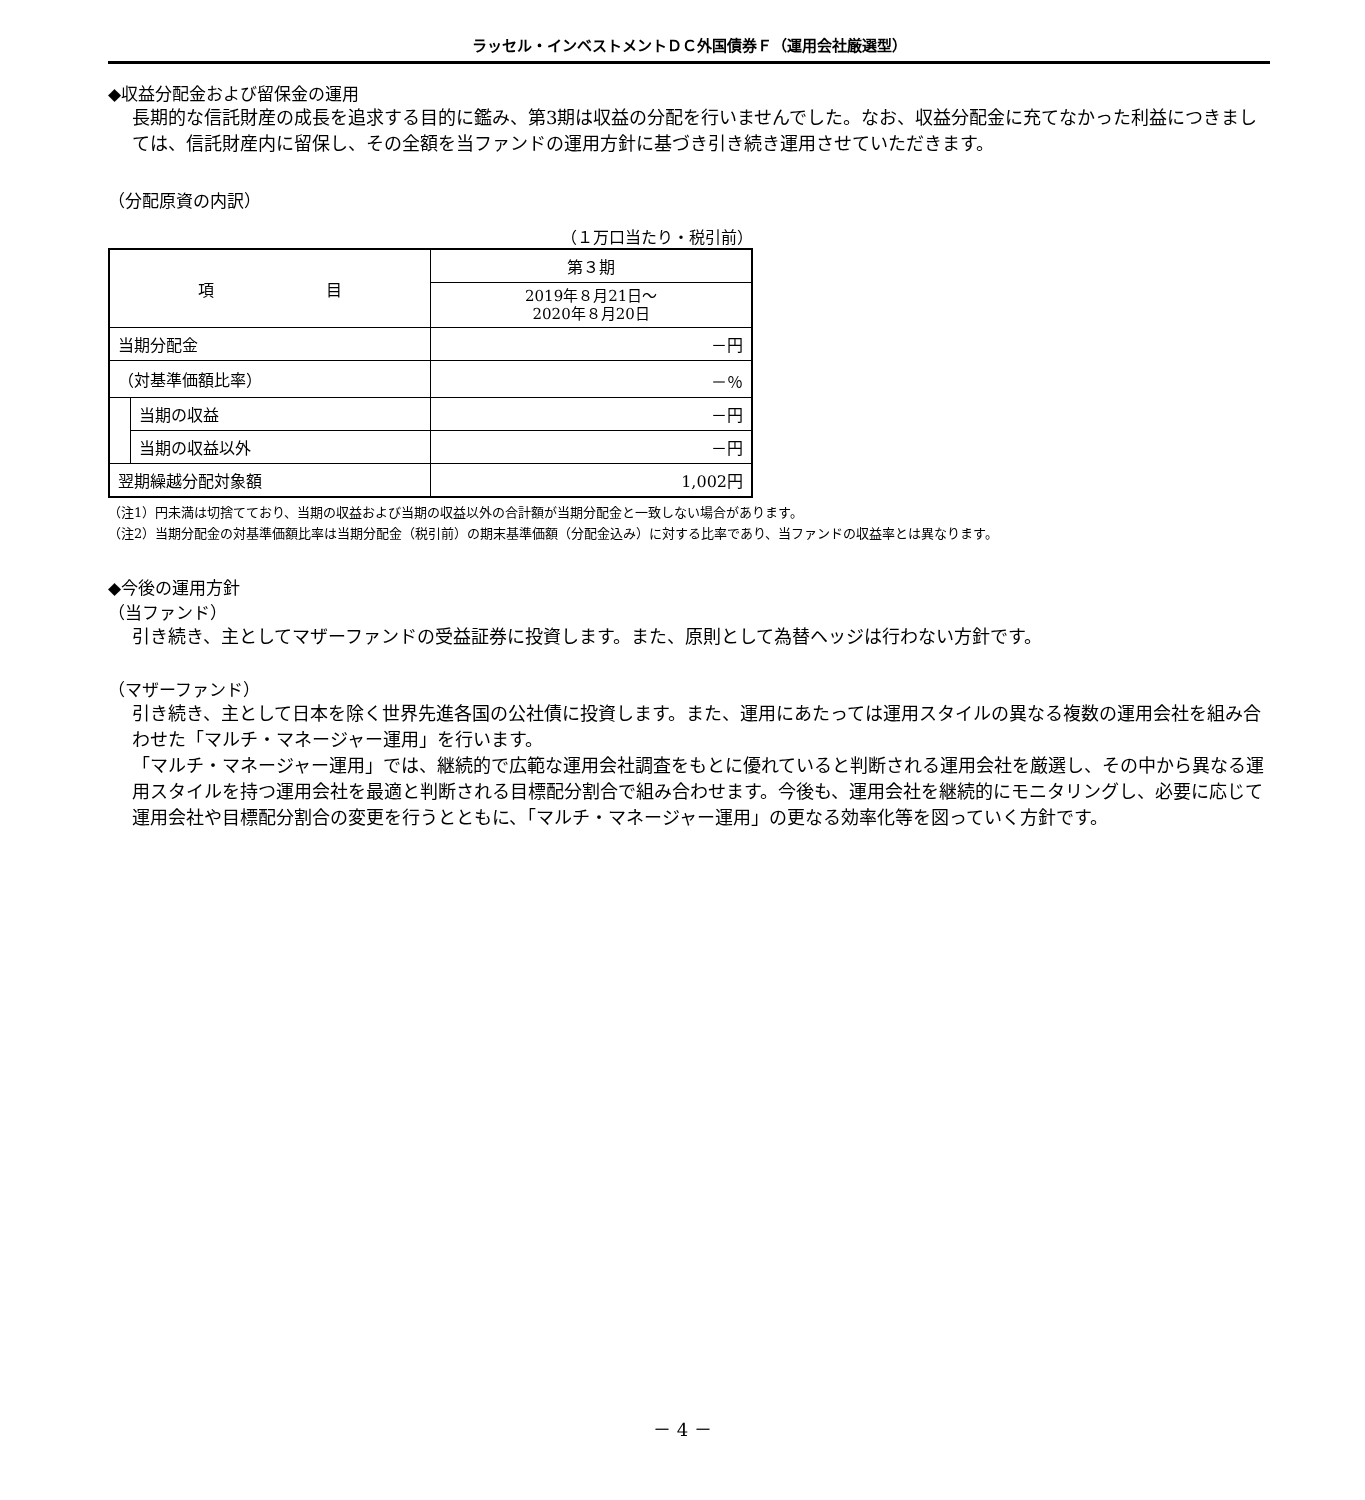ラッセル・インベストメントＤＣ外国債券Ｆ（運用会社厳選型）
◆収益分配金および留保金の運用
長期的な信託財産の成長を追求する目的に鑑み、第3期は収益の分配を行いませんでした。なお、収益分配金に充てなかった利益につきましては、信託財産内に留保し、その全額を当ファンドの運用方針に基づき引き続き運用させていただきます。
（分配原資の内訳）
（１万口当たり・税引前）
| 項 目 | | 第３期 |
| --- | --- | --- |
| | | 2019年８月21日～ 2020年８月20日 |
| 当期分配金 | | －円 |
| （対基準価額比率） | | －％ |
| | 当期の収益 | －円 |
| | 当期の収益以外 | －円 |
| 翌期繰越分配対象額 | | 1,002円 |
（注1）円未満は切捨てており、当期の収益および当期の収益以外の合計額が当期分配金と一致しない場合があります。
（注2）当期分配金の対基準価額比率は当期分配金（税引前）の期末基準価額（分配金込み）に対する比率であり、当ファンドの収益率とは異なります。
◆今後の運用方針
（当ファンド）
引き続き、主としてマザーファンドの受益証券に投資します。また、原則として為替ヘッジは行わない方針です。
（マザーファンド）
引き続き、主として日本を除く世界先進各国の公社債に投資します。また、運用にあたっては運用スタイルの異なる複数の運用会社を組み合わせた「マルチ・マネージャー運用」を行います。
「マルチ・マネージャー運用」では、継続的で広範な運用会社調査をもとに優れていると判断される運用会社を厳選し、その中から異なる運用スタイルを持つ運用会社を最適と判断される目標配分割合で組み合わせます。今後も、運用会社を継続的にモニタリングし、必要に応じて運用会社や目標配分割合の変更を行うとともに、「マルチ・マネージャー運用」の更なる効率化等を図っていく方針です。
－ 4 －